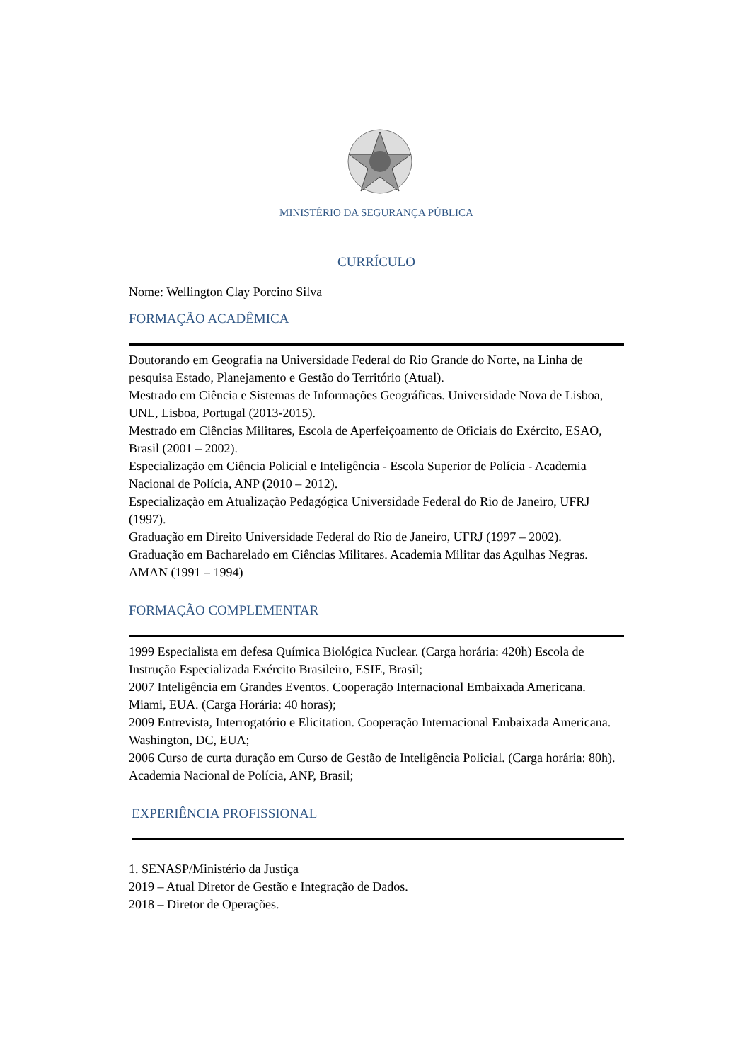MINISTÉRIO DA SEGURANÇA PÚBLICA
CURRÍCULO
Nome: Wellington Clay Porcino Silva
FORMAÇÃO ACADÊMICA
Doutorando em Geografia na Universidade Federal do Rio Grande do Norte, na Linha de pesquisa Estado, Planejamento e Gestão do Território (Atual).
Mestrado em Ciência e Sistemas de Informações Geográficas. Universidade Nova de Lisboa, UNL, Lisboa, Portugal (2013-2015).
Mestrado em Ciências Militares, Escola de Aperfeiçoamento de Oficiais do Exército, ESAO, Brasil (2001 – 2002).
Especialização em Ciência Policial e Inteligência - Escola Superior de Polícia - Academia Nacional de Polícia, ANP (2010 – 2012).
Especialização em Atualização Pedagógica Universidade Federal do Rio de Janeiro, UFRJ (1997).
Graduação em Direito Universidade Federal do Rio de Janeiro, UFRJ (1997 – 2002).
Graduação em Bacharelado em Ciências Militares. Academia Militar das Agulhas Negras.
AMAN (1991 – 1994)
FORMAÇÃO COMPLEMENTAR
1999 Especialista em defesa Química Biológica Nuclear. (Carga horária: 420h) Escola de Instrução Especializada Exército Brasileiro, ESIE, Brasil;
2007 Inteligência em Grandes Eventos. Cooperação Internacional Embaixada Americana. Miami, EUA. (Carga Horária: 40 horas);
2009 Entrevista, Interrogatório e Elicitation. Cooperação Internacional Embaixada Americana. Washington, DC, EUA;
2006 Curso de curta duração em Curso de Gestão de Inteligência Policial. (Carga horária: 80h). Academia Nacional de Polícia, ANP, Brasil;
EXPERIÊNCIA PROFISSIONAL
1. SENASP/Ministério da Justiça
2019 – Atual Diretor de Gestão e Integração de Dados.
2018 – Diretor de Operações.